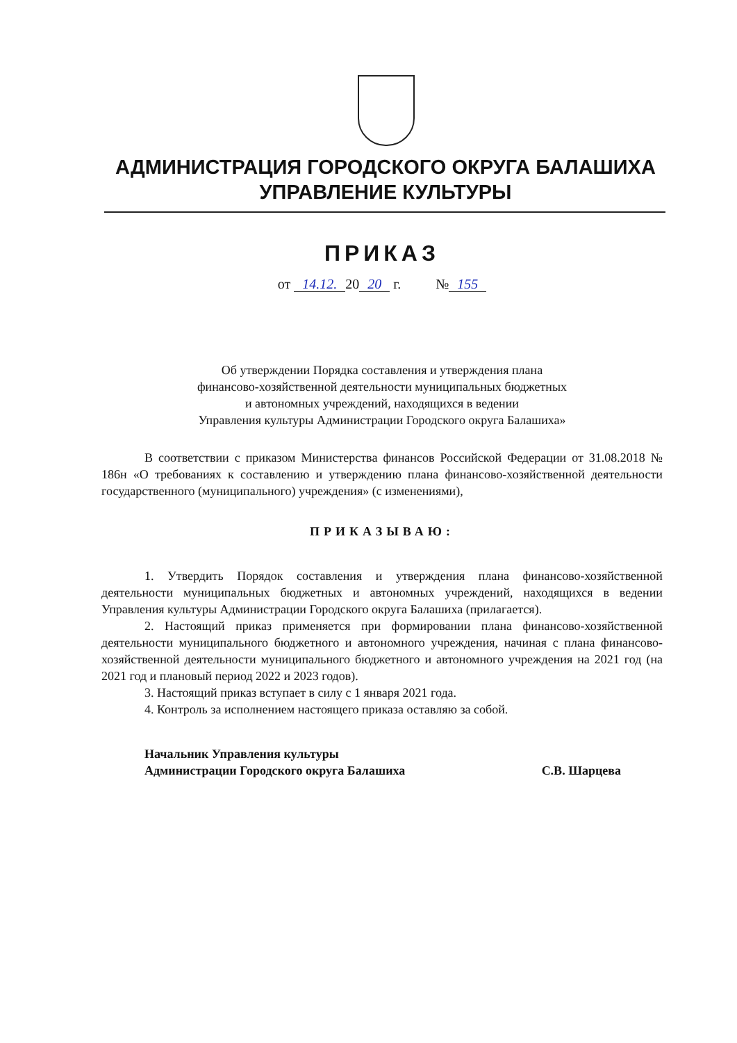АДМИНИСТРАЦИЯ ГОРОДСКОГО ОКРУГА БАЛАШИХА
УПРАВЛЕНИЕ КУЛЬТУРЫ
ПРИКАЗ
от 14.12. 20 20 г. № 155
Об утверждении Порядка составления и утверждения плана
финансово-хозяйственной деятельности муниципальных бюджетных
и автономных учреждений, находящихся в ведении
Управления культуры Администрации Городского округа Балашиха»
В соответствии с приказом Министерства финансов Российской Федерации от 31.08.2018 № 186н «О требованиях к составлению и утверждению плана финансово-хозяйственной деятельности государственного (муниципального) учреждения» (с изменениями),
ПРИКАЗЫВАЮ:
1. Утвердить Порядок составления и утверждения плана финансово-хозяйственной деятельности муниципальных бюджетных и автономных учреждений, находящихся в ведении Управления культуры Администрации Городского округа Балашиха (прилагается).
2. Настоящий приказ применяется при формировании плана финансово-хозяйственной деятельности муниципального бюджетного и автономного учреждения, начиная с плана финансово-хозяйственной деятельности муниципального бюджетного и автономного учреждения на 2021 год (на 2021 год и плановый период 2022 и 2023 годов).
3. Настоящий приказ вступает в силу с 1 января 2021 года.
4. Контроль за исполнением настоящего приказа оставляю за собой.
Начальник Управления культуры
Администрации Городского округа Балашиха
С.В. Шарцева